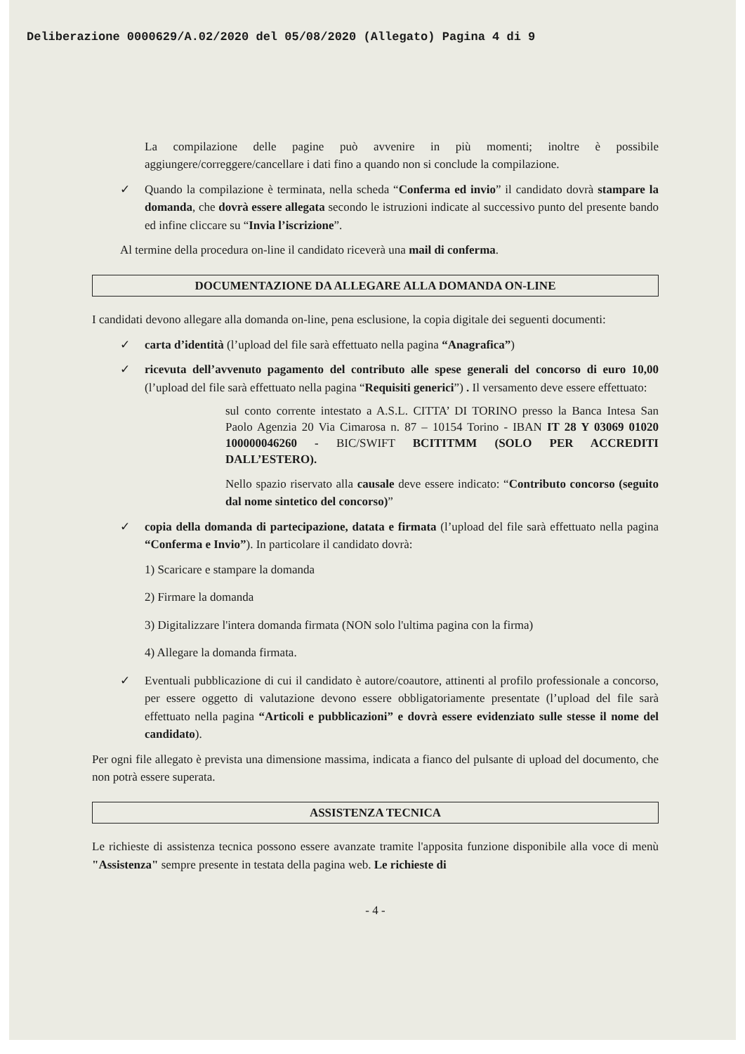Deliberazione 0000629/A.02/2020 del 05/08/2020 (Allegato) Pagina 4 di 9
La compilazione delle pagine può avvenire in più momenti; inoltre è possibile aggiungere/correggere/cancellare i dati fino a quando non si conclude la compilazione.
✓ Quando la compilazione è terminata, nella scheda “Conferma ed invio” il candidato dovrà stampare la domanda, che dovrà essere allegata secondo le istruzioni indicate al successivo punto del presente bando ed infine cliccare su “Invia l’iscrizione”.
Al termine della procedura on-line il candidato riceverà una mail di conferma.
DOCUMENTAZIONE DA ALLEGARE ALLA DOMANDA ON-LINE
I candidati devono allegare alla domanda on-line, pena esclusione, la copia digitale dei seguenti documenti:
✓ carta d’identità (l’upload del file sarà effettuato nella pagina “Anagrafica”)
✓ ricevuta dell’avvenuto pagamento del contributo alle spese generali del concorso di euro 10,00 (l’upload del file sarà effettuato nella pagina “Requisiti generici”) . Il versamento deve essere effettuato:
sul conto corrente intestato a A.S.L. CITTA’ DI TORINO presso la Banca Intesa San Paolo Agenzia 20 Via Cimarosa n. 87 – 10154 Torino - IBAN IT 28 Y 03069 01020 100000046260 - BIC/SWIFT BCITITMM (SOLO PER ACCREDITI DALL’ESTERO).
Nello spazio riservato alla causale deve essere indicato: “Contributo concorso (seguito dal nome sintetico del concorso)”
✓ copia della domanda di partecipazione, datata e firmata (l’upload del file sarà effettuato nella pagina “Conferma e Invio”). In particolare il candidato dovrà:
1) Scaricare e stampare la domanda
2) Firmare la domanda
3) Digitalizzare l'intera domanda firmata (NON solo l'ultima pagina con la firma)
4) Allegare la domanda firmata.
✓ Eventuali pubblicazione di cui il candidato è autore/coautore, attinenti al profilo professionale a concorso, per essere oggetto di valutazione devono essere obbligatoriamente presentate (l’upload del file sarà effettuato nella pagina “Articoli e pubblicazioni” e dovrà essere evidenziato sulle stesse il nome del candidato).
Per ogni file allegato è prevista una dimensione massima, indicata a fianco del pulsante di upload del documento, che non potrà essere superata.
ASSISTENZA TECNICA
Le richieste di assistenza tecnica possono essere avanzate tramite l'apposita funzione disponibile alla voce di menù "Assistenza" sempre presente in testata della pagina web. Le richieste di
- 4 -